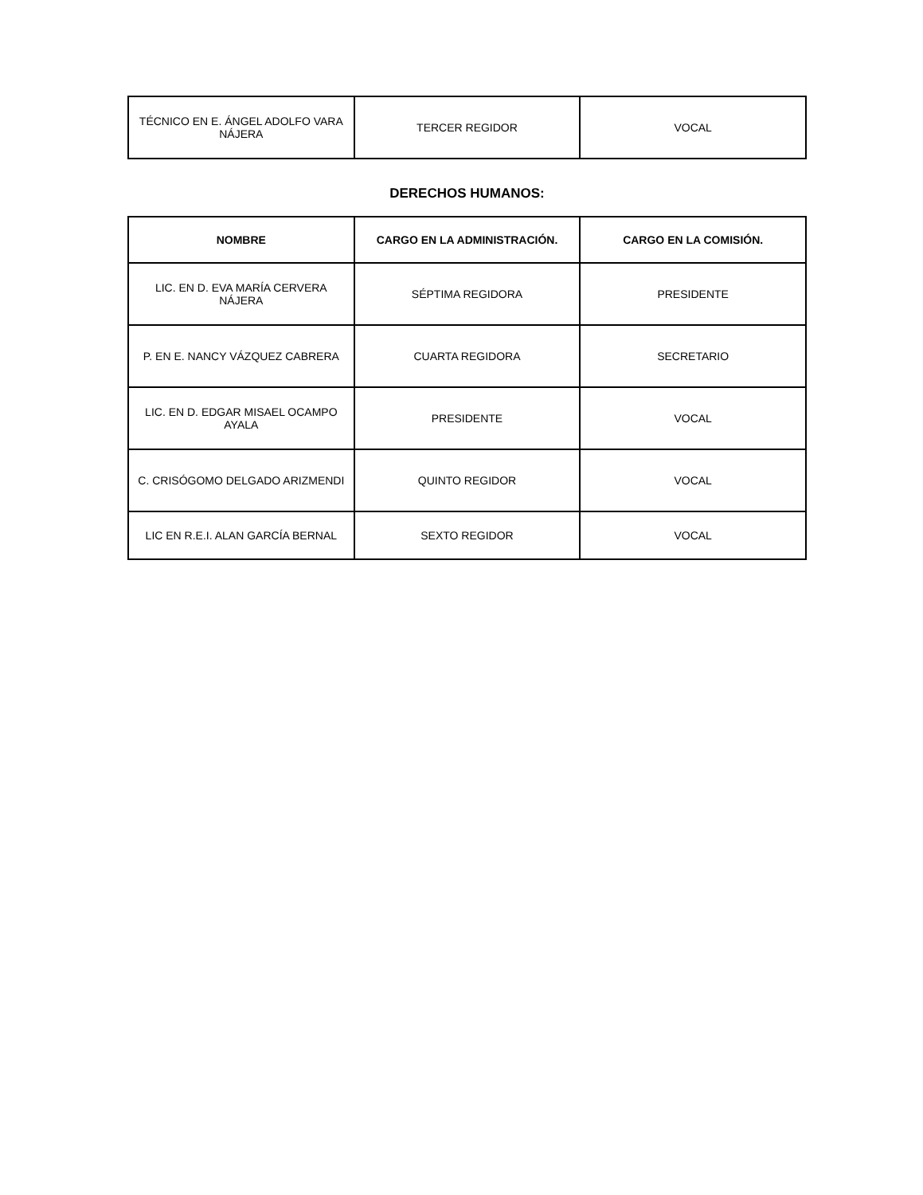| TÉCNICO EN E. ÁNGEL ADOLFO VARA NÁJERA | TERCER REGIDOR | VOCAL |
DERECHOS HUMANOS:
| NOMBRE | CARGO EN LA ADMINISTRACIÓN. | CARGO EN LA COMISIÓN. |
| --- | --- | --- |
| LIC. EN D. EVA MARÍA CERVERA NÁJERA | SÉPTIMA REGIDORA | PRESIDENTE |
| P. EN E. NANCY VÁZQUEZ CABRERA | CUARTA REGIDORA | SECRETARIO |
| LIC. EN D. EDGAR MISAEL OCAMPO AYALA | PRESIDENTE | VOCAL |
| C. CRISÓGOMO DELGADO ARIZMENDI | QUINTO REGIDOR | VOCAL |
| LIC EN R.E.I. ALAN GARCÍA BERNAL | SEXTO REGIDOR | VOCAL |